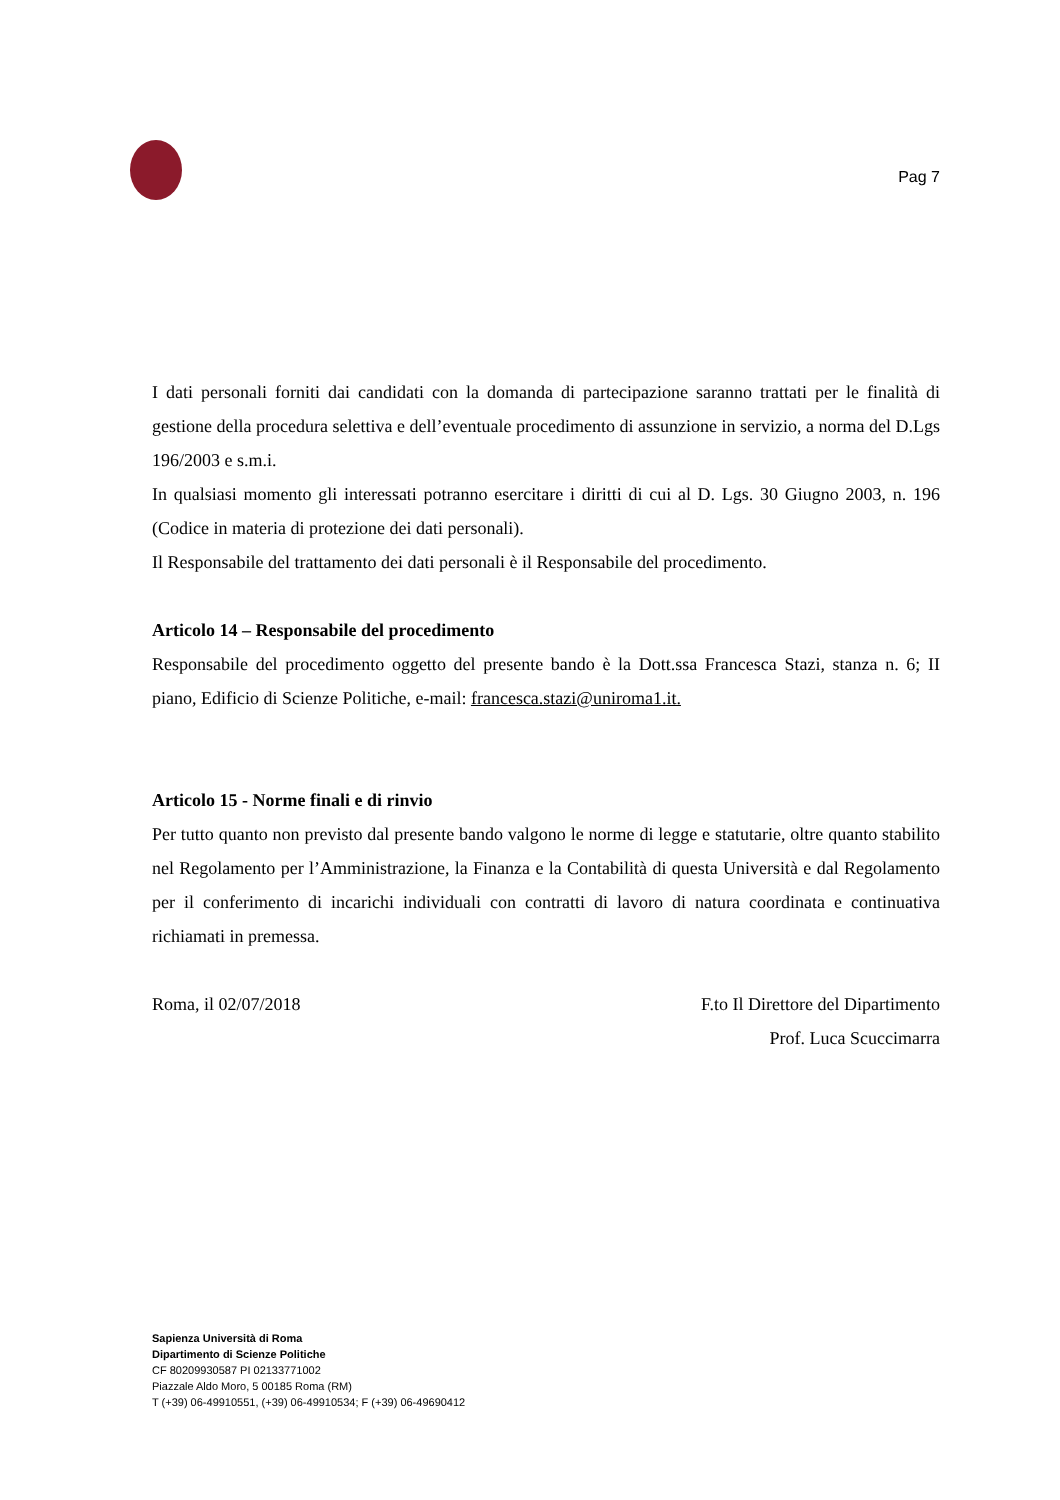Pag 7
I dati personali forniti dai candidati con la domanda di partecipazione saranno trattati per le finalità di gestione della procedura selettiva e dell’eventuale procedimento di assunzione in servizio, a norma del D.Lgs 196/2003 e s.m.i.
In qualsiasi momento gli interessati potranno esercitare i diritti di cui al D. Lgs. 30 Giugno 2003, n. 196 (Codice in materia di protezione dei dati personali).
Il Responsabile del trattamento dei dati personali è il Responsabile del procedimento.
Articolo 14 – Responsabile del procedimento
Responsabile del procedimento oggetto del presente bando è la Dott.ssa Francesca Stazi, stanza n. 6; II piano, Edificio di Scienze Politiche, e-mail: francesca.stazi@uniroma1.it.
Articolo 15 - Norme finali e di rinvio
Per tutto quanto non previsto dal presente bando valgono le norme di legge e statutarie, oltre quanto stabilito nel Regolamento per l’Amministrazione, la Finanza e la Contabilità di questa Università e dal Regolamento per il conferimento di incarichi individuali con contratti di lavoro di natura coordinata e continuativa richiamati in premessa.
Roma, il 02/07/2018 F.to Il Direttore del Dipartimento
Prof. Luca Scuccimarra
Sapienza Università di Roma
Dipartimento di Scienze Politiche
CF 80209930587 PI 02133771002
Piazzale Aldo Moro, 5 00185 Roma (RM)
T (+39) 06-49910551, (+39) 06-49910534; F (+39) 06-49690412